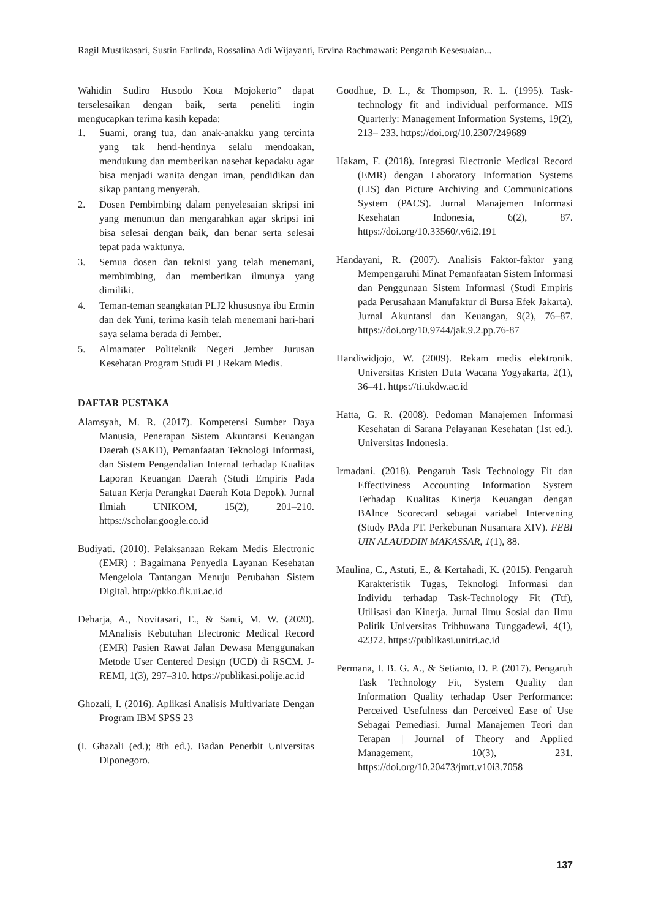Ragil Mustikasari, Sustin Farlinda, Rossalina Adi Wijayanti, Ervina Rachmawati: Pengaruh Kesesuaian...
Wahidin Sudiro Husodo Kota Mojokerto” dapat terselesaikan dengan baik, serta peneliti ingin mengucapkan terima kasih kepada:
1. Suami, orang tua, dan anak-anakku yang tercinta yang tak henti-hentinya selalu mendoakan, mendukung dan memberikan nasehat kepadaku agar bisa menjadi wanita dengan iman, pendidikan dan sikap pantang menyerah.
2. Dosen Pembimbing dalam penyelesaian skripsi ini yang menuntun dan mengarahkan agar skripsi ini bisa selesai dengan baik, dan benar serta selesai tepat pada waktunya.
3. Semua dosen dan teknisi yang telah menemani, membimbing, dan memberikan ilmunya yang dimiliki.
4. Teman-teman seangkatan PLJ2 khususnya ibu Ermin dan dek Yuni, terima kasih telah menemani hari-hari saya selama berada di Jember.
5. Almamater Politeknik Negeri Jember Jurusan Kesehatan Program Studi PLJ Rekam Medis.
DAFTAR PUSTAKA
Alamsyah, M. R. (2017). Kompetensi Sumber Daya Manusia, Penerapan Sistem Akuntansi Keuangan Daerah (SAKD), Pemanfaatan Teknologi Informasi, dan Sistem Pengendalian Internal terhadap Kualitas Laporan Keuangan Daerah (Studi Empiris Pada Satuan Kerja Perangkat Daerah Kota Depok). Jurnal Ilmiah UNIKOM, 15(2), 201–210. https://scholar.google.co.id
Budiyati. (2010). Pelaksanaan Rekam Medis Electronic (EMR) : Bagaimana Penyedia Layanan Kesehatan Mengelola Tantangan Menuju Perubahan Sistem Digital. http://pkko.fik.ui.ac.id
Deharja, A., Novitasari, E., & Santi, M. W. (2020). MAnalisis Kebutuhan Electronic Medical Record (EMR) Pasien Rawat Jalan Dewasa Menggunakan Metode User Centered Design (UCD) di RSCM. J-REMI, 1(3), 297–310. https://publikasi.polije.ac.id
Ghozali, I. (2016). Aplikasi Analisis Multivariate Dengan Program IBM SPSS 23
(I. Ghazali (ed.); 8th ed.). Badan Penerbit Universitas Diponegoro.
Goodhue, D. L., & Thompson, R. L. (1995). Task-technology fit and individual performance. MIS Quarterly: Management Information Systems, 19(2), 213– 233. https://doi.org/10.2307/249689
Hakam, F. (2018). Integrasi Electronic Medical Record (EMR) dengan Laboratory Information Systems (LIS) dan Picture Archiving and Communications System (PACS). Jurnal Manajemen Informasi Kesehatan Indonesia, 6(2), 87. https://doi.org/10.33560/.v6i2.191
Handayani, R. (2007). Analisis Faktor-faktor yang Mempengaruhi Minat Pemanfaatan Sistem Informasi dan Penggunaan Sistem Informasi (Studi Empiris pada Perusahaan Manufaktur di Bursa Efek Jakarta). Jurnal Akuntansi dan Keuangan, 9(2), 76–87. https://doi.org/10.9744/jak.9.2.pp.76-87
Handiwidjojo, W. (2009). Rekam medis elektronik. Universitas Kristen Duta Wacana Yogyakarta, 2(1), 36–41. https://ti.ukdw.ac.id
Hatta, G. R. (2008). Pedoman Manajemen Informasi Kesehatan di Sarana Pelayanan Kesehatan (1st ed.). Universitas Indonesia.
Irmadani. (2018). Pengaruh Task Technology Fit dan Effectiviness Accounting Information System Terhadap Kualitas Kinerja Keuangan dengan BAlnce Scorecard sebagai variabel Intervening (Study PAda PT. Perkebunan Nusantara XIV). FEBI UIN ALAUDDIN MAKASSAR, 1(1), 88.
Maulina, C., Astuti, E., & Kertahadi, K. (2015). Pengaruh Karakteristik Tugas, Teknologi Informasi dan Individu terhadap Task-Technology Fit (Ttf), Utilisasi dan Kinerja. Jurnal Ilmu Sosial dan Ilmu Politik Universitas Tribhuwana Tunggadewi, 4(1), 42372. https://publikasi.unitri.ac.id
Permana, I. B. G. A., & Setianto, D. P. (2017). Pengaruh Task Technology Fit, System Quality dan Information Quality terhadap User Performance: Perceived Usefulness dan Perceived Ease of Use Sebagai Pemediasi. Jurnal Manajemen Teori dan Terapan | Journal of Theory and Applied Management, 10(3), 231. https://doi.org/10.20473/jmtt.v10i3.7058
137